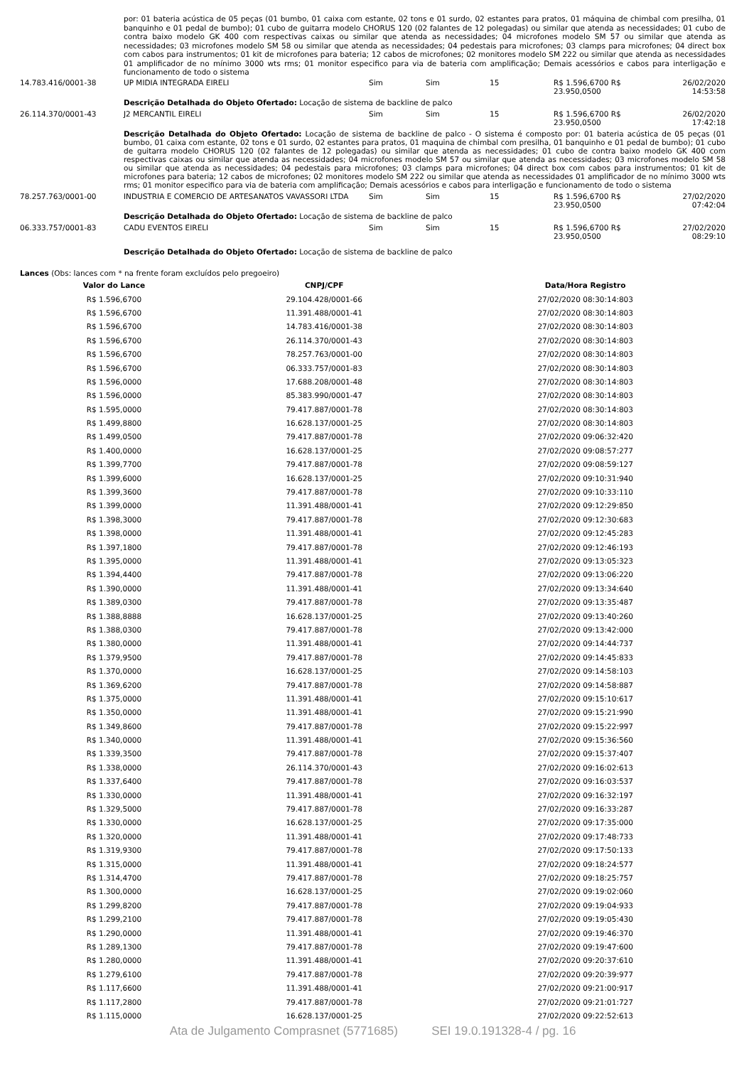por: 01 bateria acústica de 05 peças (01 bumbo, 01 caixa com estante, 02 tons e 01 surdo, 02 estantes para pratos, 01 máquina de chimbal com presilha, 01 banquinho e 01 pedal de bumbo); 01 cubo de guitarra modelo CHORUS 120 (02 falantes de 12 polegadas) ou similar que atenda as necessidades; 01 cubo de contra baixo modelo GK 400 com respectivas caixas ou similar que atenda as necessidades; 04 microfones modelo SM 57 ou similar que atenda as necessidades; 03 microfones modelo SM 58 ou similar que atenda as necessidades; 04 pedestais para microfones; 03 clamps para microfones; 04 direct box com cabos para instrumentos; 01 kit de microfones para bateria; 12 cabos de microfones; 02 monitores modelo SM 222 ou similar que atenda as necessidades 01 amplificador de no mínimo 3000 wts rms; 01 monitor especifico para via de bateria com amplificação; Demais acessórios e cabos para interligação e funcionamento de todo o sistema
| 14.783.416/0001-38 | UP MIDIA INTEGRADA EIRELI | Sim | Sim | 15 | R$ 1.596,6700 R$ 23.950,0500 | 26/02/2020 14:53:58 |
| | Descrição Detalhada do Objeto Ofertado: Locação de sistema de backline de palco | | | | | |
| 26.114.370/0001-43 | J2 MERCANTIL EIRELI | Sim | Sim | 15 | R$ 1.596,6700 R$ 23.950,0500 | 26/02/2020 17:42:18 |
| | Descrição Detalhada do Objeto Ofertado: Locação de sistema de backline de palco - O sistema é composto por: 01 bateria acústica de 05 peças (01 bumbo, 01 caixa com estante, 02 tons e 01 surdo, 02 estantes para pratos, 01 maquina de chimbal com presilha, 01 banquinho e 01 pedal de bumbo); 01 cubo de guitarra modelo CHORUS 120 (02 falantes de 12 polegadas) ou similar que atenda as necessidades; 01 cubo de contra baixo modelo GK 400 com respectivas caixas ou similar que atenda as necessidades; 04 microfones modelo SM 57 ou similar que atenda as necessidades; 03 microfones modelo SM 58 ou similar que atenda as necessidades; 04 pedestais para microfones; 03 clamps para microfones; 04 direct box com cabos para instrumentos; 01 kit de microfones para bateria; 12 cabos de microfones; 02 monitores modelo SM 222 ou similar que atenda as necessidades 01 amplificador de no mínimo 3000 wts rms; 01 monitor especifico para via de bateria com amplificação; Demais acessórios e cabos para interligação e funcionamento de todo o sistema | | | | | |
| 78.257.763/0001-00 | INDUSTRIA E COMERCIO DE ARTESANATOS VAVASSORI LTDA | Sim | Sim | 15 | R$ 1.596,6700 R$ 23.950,0500 | 27/02/2020 07:42:04 |
| | Descrição Detalhada do Objeto Ofertado: Locação de sistema de backline de palco | | | | | |
| 06.333.757/0001-83 | CADU EVENTOS EIRELI | Sim | Sim | 15 | R$ 1.596,6700 R$ 23.950,0500 | 27/02/2020 08:29:10 |
| | Descrição Detalhada do Objeto Ofertado: Locação de sistema de backline de palco | | | | | |
Lances (Obs: lances com * na frente foram excluídos pelo pregoeiro)
| Valor do Lance | CNPJ/CPF | Data/Hora Registro |
| --- | --- | --- |
| R$ 1.596,6700 | 29.104.428/0001-66 | 27/02/2020 08:30:14:803 |
| R$ 1.596,6700 | 11.391.488/0001-41 | 27/02/2020 08:30:14:803 |
| R$ 1.596,6700 | 14.783.416/0001-38 | 27/02/2020 08:30:14:803 |
| R$ 1.596,6700 | 26.114.370/0001-43 | 27/02/2020 08:30:14:803 |
| R$ 1.596,6700 | 78.257.763/0001-00 | 27/02/2020 08:30:14:803 |
| R$ 1.596,6700 | 06.333.757/0001-83 | 27/02/2020 08:30:14:803 |
| R$ 1.596,0000 | 17.688.208/0001-48 | 27/02/2020 08:30:14:803 |
| R$ 1.596,0000 | 85.383.990/0001-47 | 27/02/2020 08:30:14:803 |
| R$ 1.595,0000 | 79.417.887/0001-78 | 27/02/2020 08:30:14:803 |
| R$ 1.499,8800 | 16.628.137/0001-25 | 27/02/2020 08:30:14:803 |
| R$ 1.499,0500 | 79.417.887/0001-78 | 27/02/2020 09:06:32:420 |
| R$ 1.400,0000 | 16.628.137/0001-25 | 27/02/2020 09:08:57:277 |
| R$ 1.399,7700 | 79.417.887/0001-78 | 27/02/2020 09:08:59:127 |
| R$ 1.399,6000 | 16.628.137/0001-25 | 27/02/2020 09:10:31:940 |
| R$ 1.399,3600 | 79.417.887/0001-78 | 27/02/2020 09:10:33:110 |
| R$ 1.399,0000 | 11.391.488/0001-41 | 27/02/2020 09:12:29:850 |
| R$ 1.398,3000 | 79.417.887/0001-78 | 27/02/2020 09:12:30:683 |
| R$ 1.398,0000 | 11.391.488/0001-41 | 27/02/2020 09:12:45:283 |
| R$ 1.397,1800 | 79.417.887/0001-78 | 27/02/2020 09:12:46:193 |
| R$ 1.395,0000 | 11.391.488/0001-41 | 27/02/2020 09:13:05:323 |
| R$ 1.394,4400 | 79.417.887/0001-78 | 27/02/2020 09:13:06:220 |
| R$ 1.390,0000 | 11.391.488/0001-41 | 27/02/2020 09:13:34:640 |
| R$ 1.389,0300 | 79.417.887/0001-78 | 27/02/2020 09:13:35:487 |
| R$ 1.388,8888 | 16.628.137/0001-25 | 27/02/2020 09:13:40:260 |
| R$ 1.388,0300 | 79.417.887/0001-78 | 27/02/2020 09:13:42:000 |
| R$ 1.380,0000 | 11.391.488/0001-41 | 27/02/2020 09:14:44:737 |
| R$ 1.379,9500 | 79.417.887/0001-78 | 27/02/2020 09:14:45:833 |
| R$ 1.370,0000 | 16.628.137/0001-25 | 27/02/2020 09:14:58:103 |
| R$ 1.369,6200 | 79.417.887/0001-78 | 27/02/2020 09:14:58:887 |
| R$ 1.375,0000 | 11.391.488/0001-41 | 27/02/2020 09:15:10:617 |
| R$ 1.350,0000 | 11.391.488/0001-41 | 27/02/2020 09:15:21:990 |
| R$ 1.349,8600 | 79.417.887/0001-78 | 27/02/2020 09:15:22:997 |
| R$ 1.340,0000 | 11.391.488/0001-41 | 27/02/2020 09:15:36:560 |
| R$ 1.339,3500 | 79.417.887/0001-78 | 27/02/2020 09:15:37:407 |
| R$ 1.338,0000 | 26.114.370/0001-43 | 27/02/2020 09:16:02:613 |
| R$ 1.337,6400 | 79.417.887/0001-78 | 27/02/2020 09:16:03:537 |
| R$ 1.330,0000 | 11.391.488/0001-41 | 27/02/2020 09:16:32:197 |
| R$ 1.329,5000 | 79.417.887/0001-78 | 27/02/2020 09:16:33:287 |
| R$ 1.330,0000 | 16.628.137/0001-25 | 27/02/2020 09:17:35:000 |
| R$ 1.320,0000 | 11.391.488/0001-41 | 27/02/2020 09:17:48:733 |
| R$ 1.319,9300 | 79.417.887/0001-78 | 27/02/2020 09:17:50:133 |
| R$ 1.315,0000 | 11.391.488/0001-41 | 27/02/2020 09:18:24:577 |
| R$ 1.314,4700 | 79.417.887/0001-78 | 27/02/2020 09:18:25:757 |
| R$ 1.300,0000 | 16.628.137/0001-25 | 27/02/2020 09:19:02:060 |
| R$ 1.299,8200 | 79.417.887/0001-78 | 27/02/2020 09:19:04:933 |
| R$ 1.299,2100 | 79.417.887/0001-78 | 27/02/2020 09:19:05:430 |
| R$ 1.290,0000 | 11.391.488/0001-41 | 27/02/2020 09:19:46:370 |
| R$ 1.289,1300 | 79.417.887/0001-78 | 27/02/2020 09:19:47:600 |
| R$ 1.280,0000 | 11.391.488/0001-41 | 27/02/2020 09:20:37:610 |
| R$ 1.279,6100 | 79.417.887/0001-78 | 27/02/2020 09:20:39:977 |
| R$ 1.117,6600 | 11.391.488/0001-41 | 27/02/2020 09:21:00:917 |
| R$ 1.117,2800 | 79.417.887/0001-78 | 27/02/2020 09:21:01:727 |
| R$ 1.115,0000 | 16.628.137/0001-25 | 27/02/2020 09:22:52:613 |
Ata de Julgamento Comprasnet (5771685) SEI 19.0.191328-4 / pg. 16